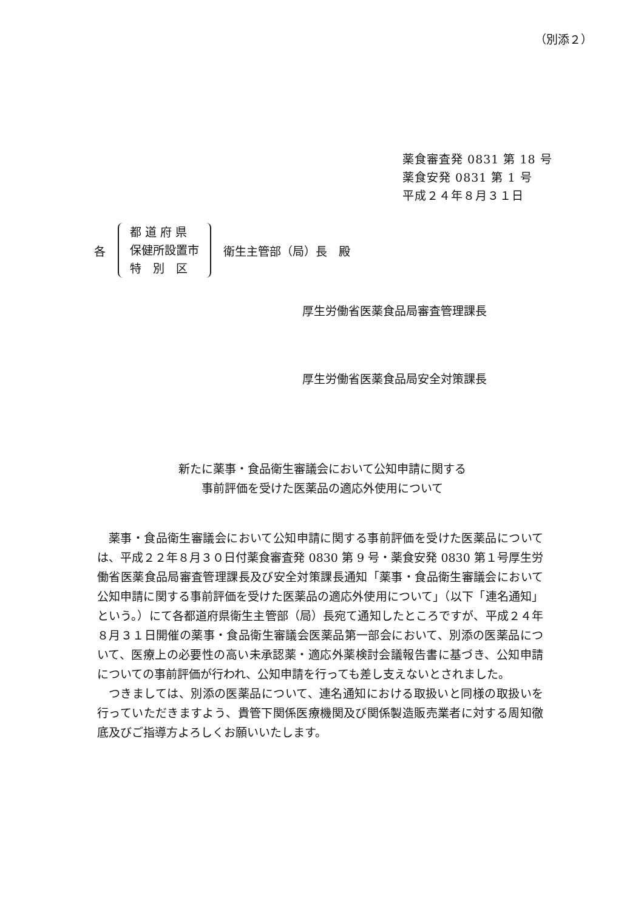（別添２）
薬食審査発 0831 第 18 号
薬食安発 0831 第 1 号
平成２４年８月３１日
各
都 道 府 県
保健所設置市
特　別　区
衛生主管部（局）長　殿
厚生労働省医薬食品局審査管理課長
厚生労働省医薬食品局安全対策課長
新たに薬事・食品衛生審議会において公知申請に関する
事前評価を受けた医薬品の適応外使用について
薬事・食品衛生審議会において公知申請に関する事前評価を受けた医薬品については、平成２２年８月３０日付薬食審査発 0830 第 9 号・薬食安発 0830 第１号厚生労働省医薬食品局審査管理課長及び安全対策課長通知「薬事・食品衛生審議会において公知申請に関する事前評価を受けた医薬品の適応外使用について」（以下「連名通知」という。）にて各都道府県衛生主管部（局）長宛て通知したところですが、平成２４年８月３１日開催の薬事・食品衛生審議会医薬品第一部会において、別添の医薬品について、医療上の必要性の高い未承認薬・適応外薬検討会議報告書に基づき、公知申請についての事前評価が行われ、公知申請を行っても差し支えないとされました。
つきましては、別添の医薬品について、連名通知における取扱いと同様の取扱いを行っていただきますよう、貴管下関係医療機関及び関係製造販売業者に対する周知徹底及びご指導方よろしくお願いいたします。